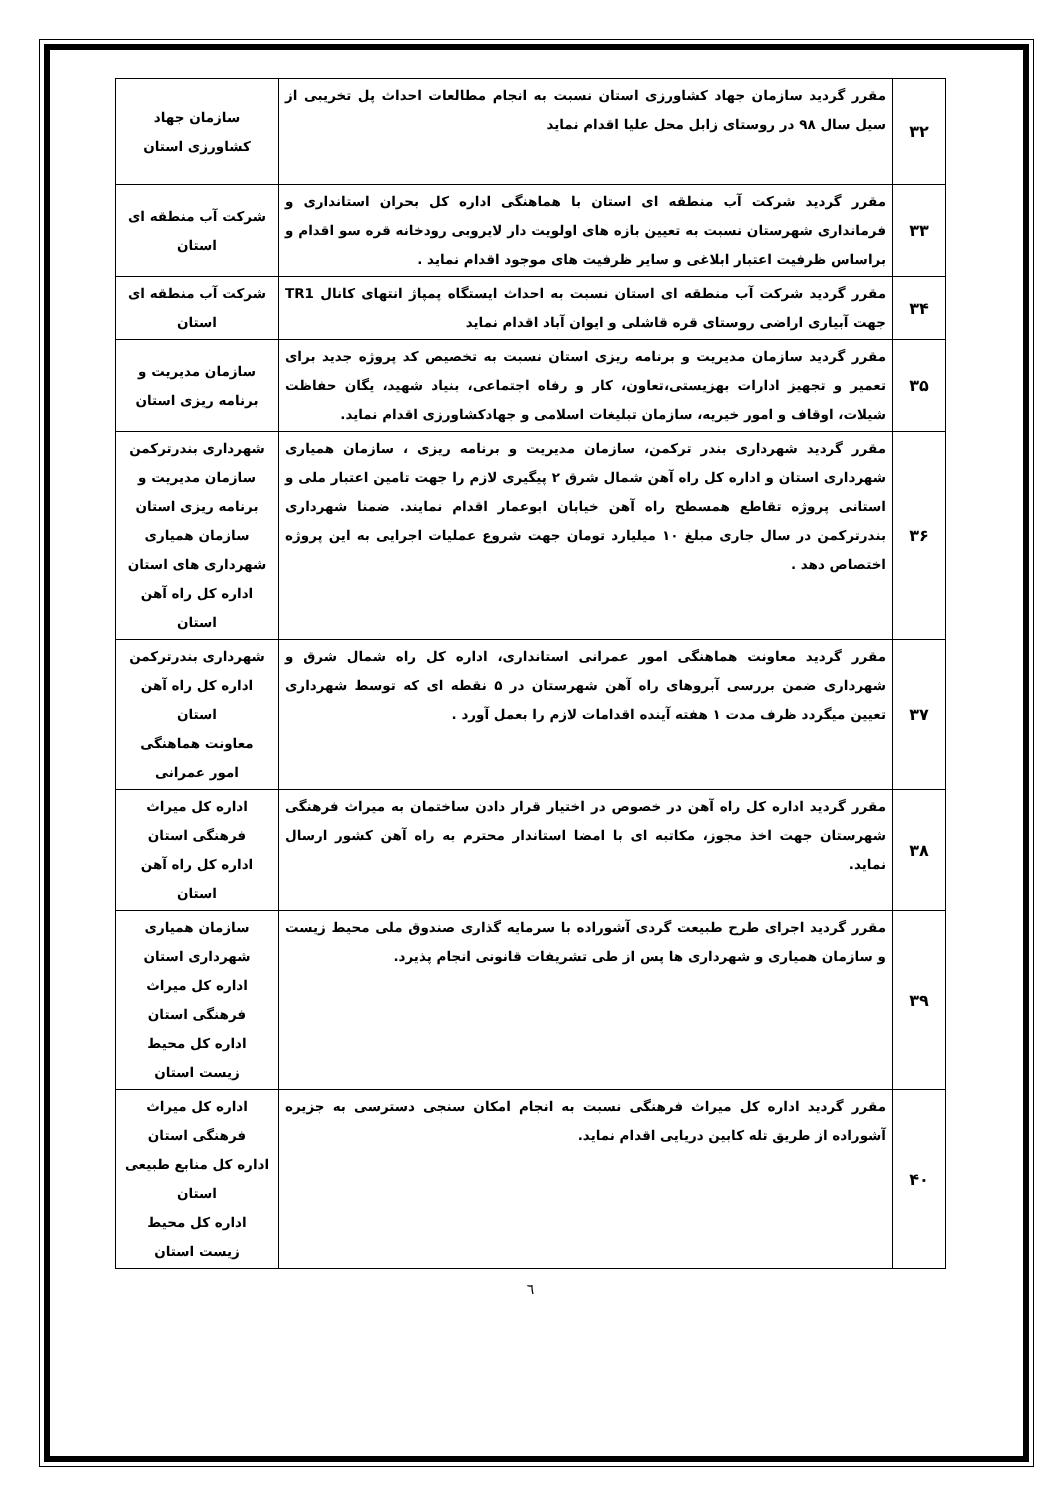| ۳۲ | مقرر گردید سازمان جهاد کشاورزی استان نسبت به انجام مطالعات احداث پل تخریبی از سیل سال ۹۸ در روستای زابل محل علیا اقدام نماید | سازمان جهاد کشاورزی استان |
| ۳۳ | مقرر گردید شرکت آب منطقه ای استان با هماهنگی اداره کل بحران استانداری و فرمانداری شهرستان نسبت به تعیین بازه های اولویت دار لایروبی رودخانه قره سو اقدام و براساس ظرفیت اعتبار ابلاغی و سایر ظرفیت های موجود اقدام نماید . | شرکت آب منطقه ای استان |
| ۳۴ | مقرر گردید شرکت آب منطقه ای استان نسبت به احداث ایستگاه پمپاژ انتهای کانال TR1 جهت آبیاری اراضی روستای قره قاشلی و ایوان آباد اقدام نماید | شرکت آب منطقه ای استان |
| ۳۵ | مقرر گردید سازمان مدیریت و برنامه ریزی استان نسبت به تخصیص کد پروژه جدید برای تعمیر و تجهیز ادارات بهزیستی،تعاون، کار و رفاه اجتماعی، بنیاد شهید، یگان حفاظت شیلات، اوقاف و امور خیریه، سازمان تبلیغات اسلامی و جهادکشاورزی اقدام نماید. | سازمان مدیریت و برنامه ریزی استان |
| ۳۶ | مقرر گردید شهرداری بندر ترکمن، سازمان مدیریت و برنامه ریزی ، سازمان همیاری شهرداری استان و اداره کل راه آهن شمال شرق ۲ پیگیری لازم را جهت تامین اعتبار ملی و استانی پروژه تقاطع همسطح راه آهن خیابان ابوعمار اقدام نمایند. ضمنا شهرداری بندرترکمن در سال جاری مبلغ ۱۰ میلیارد تومان جهت شروع عملیات اجرایی به این پروژه اختصاص دهد . | شهرداری بندرترکمن سازمان مدیریت و برنامه ریزی استان سازمان همیاری شهرداری های استان اداره کل راه آهن استان |
| ۳۷ | مقرر گردید معاونت هماهنگی امور عمرانی استانداری، اداره کل راه شمال شرق و شهرداری ضمن بررسی آبروهای راه آهن شهرستان در ۵ نقطه ای که توسط شهرداری تعیین میگردد ظرف مدت ۱ هفته آینده اقدامات لازم را بعمل آورد . | شهرداری بندرترکمن اداره کل راه آهن استان معاونت هماهنگی امور عمرانی |
| ۳۸ | مقرر گردید اداره کل راه آهن در خصوص در اختیار قرار دادن ساختمان به میراث فرهنگی شهرستان جهت اخذ مجوز، مکاتبه ای با امضا استاندار محترم به راه آهن کشور ارسال نماید. | اداره کل میراث فرهنگی استان اداره کل راه آهن استان |
| ۳۹ | مقرر گردید اجرای طرح طبیعت گردی آشوراده با سرمایه گذاری صندوق ملی محیط زیست و سازمان همیاری و شهرداری ها پس از طی تشریفات قانونی انجام پذیرد. | سازمان همیاری شهرداری استان اداره کل میراث فرهنگی استان اداره کل محیط زیست استان |
| ۴۰ | مقرر گردید اداره کل میراث فرهنگی نسبت به انجام امکان سنجی دسترسی به جزیره آشوراده از طریق تله کابین دریایی اقدام نماید. | اداره کل میراث فرهنگی استان اداره کل منابع طبیعی استان اداره کل محیط زیست استان |
٦